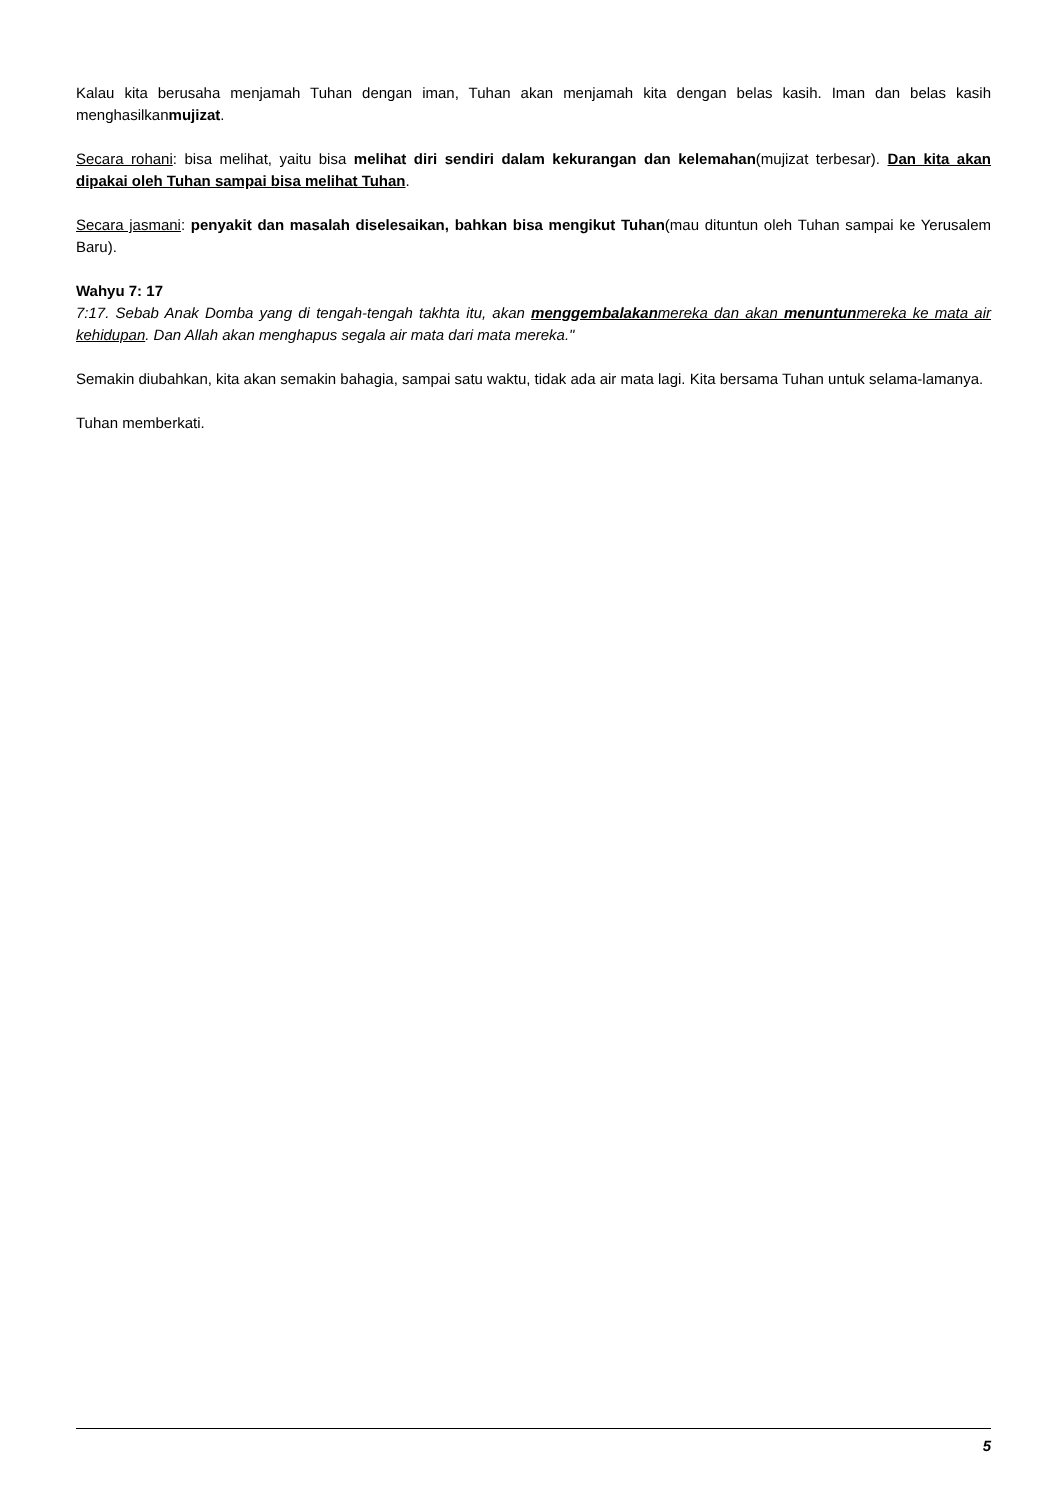Kalau kita berusaha menjamah Tuhan dengan iman, Tuhan akan menjamah kita dengan belas kasih. Iman dan belas kasih menghasilkanmujizat.
Secara rohani: bisa melihat, yaitu bisa melihat diri sendiri dalam kekurangan dan kelemahan(mujizat terbesar). Dan kita akan dipakai oleh Tuhan sampai bisa melihat Tuhan.
Secara jasmani: penyakit dan masalah diselesaikan, bahkan bisa mengikut Tuhan(mau dituntun oleh Tuhan sampai ke Yerusalem Baru).
Wahyu 7: 17
7:17. Sebab Anak Domba yang di tengah-tengah takhta itu, akan menggembalakanmereka dan akan menuntunmereka ke mata air kehidupan. Dan Allah akan menghapus segala air mata dari mata mereka."
Semakin diubahkan, kita akan semakin bahagia, sampai satu waktu, tidak ada air mata lagi. Kita bersama Tuhan untuk selama-lamanya.
Tuhan memberkati.
5